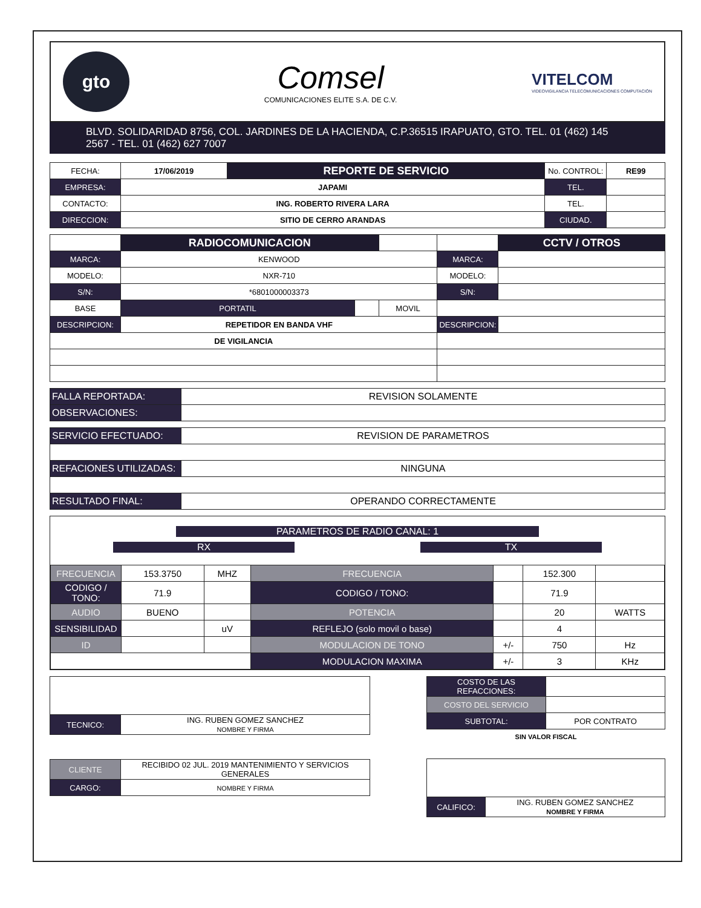gto
Comsel
COMUNICACIONES ELITE S.A. DE C.V.
VITELCOM
VIDEOVIGILANCIA TELECOMUNICACIONES COMPUTACIÓN
BLVD. SOLIDARIDAD 8756, COL. JARDINES DE LA HACIENDA, C.P.36515 IRAPUATO, GTO. TEL. 01 (462) 145 2567 - TEL. 01 (462) 627 7007
| FECHA: | 17/06/2019 | REPORTE DE SERVICIO | No. CONTROL: | RE99 |
| EMPRESA: | JAPAMI | | TEL. | |
| CONTACTO: | ING. ROBERTO RIVERA LARA | | TEL. | |
| DIRECCION: | SITIO DE CERRO ARANDAS | | CIUDAD. | |
| | RADIOCOMUNICACION | | | | CCTV / OTROS |
| MARCA: | KENWOOD | | | MARCA: | |
| MODELO: | NXR-710 | | | MODELO: | |
| S/N: | *6801000003373 | | | S/N: | |
| BASE | PORTATIL | | MOVIL | | |
| DESCRIPCION: | REPETIDOR EN BANDA VHF | | | DESCRIPCION: | |
| DE VIGILANCIA | | | | | |
| FALLA REPORTADA: | REVISION SOLAMENTE |
| OBSERVACIONES: | |
| SERVICIO EFECTUADO: | REVISION DE PARAMETROS |
| REFACIONES UTILIZADAS: | NINGUNA |
| RESULTADO FINAL: | OPERANDO CORRECTAMENTE |
PARAMETROS DE RADIO CANAL: 1
RX TX
| FRECUENCIA | 153.3750 | MHZ | FRECUENCIA | | 152.300 | |
| CODIGO / TONO: | 71.9 | | CODIGO / TONO: | | 71.9 | |
| AUDIO | BUENO | | POTENCIA | | 20 | WATTS |
| SENSIBILIDAD | | uV | REFLEJO (solo movil o base) | | 4 | |
| ID | | | MODULACION DE TONO | +/- | 750 | Hz |
| | | | MODULACION MAXIMA | +/- | 3 | KHz |
| TECNICO: | ING. RUBEN GOMEZ SANCHEZ NOMBRE Y FIRMA |
| CLIENTE | RECIBIDO 02 JUL. 2019 MANTENIMIENTO Y SERVICIOS GENERALES |
| CARGO: | NOMBRE Y FIRMA |
| COSTO DE LAS REFACCIONES: | |
| COSTO DEL SERVICIO | |
| SUBTOTAL: | POR CONTRATO |
SIN VALOR FISCAL
| CALIFICO: | ING. RUBEN GOMEZ SANCHEZ NOMBRE Y FIRMA |